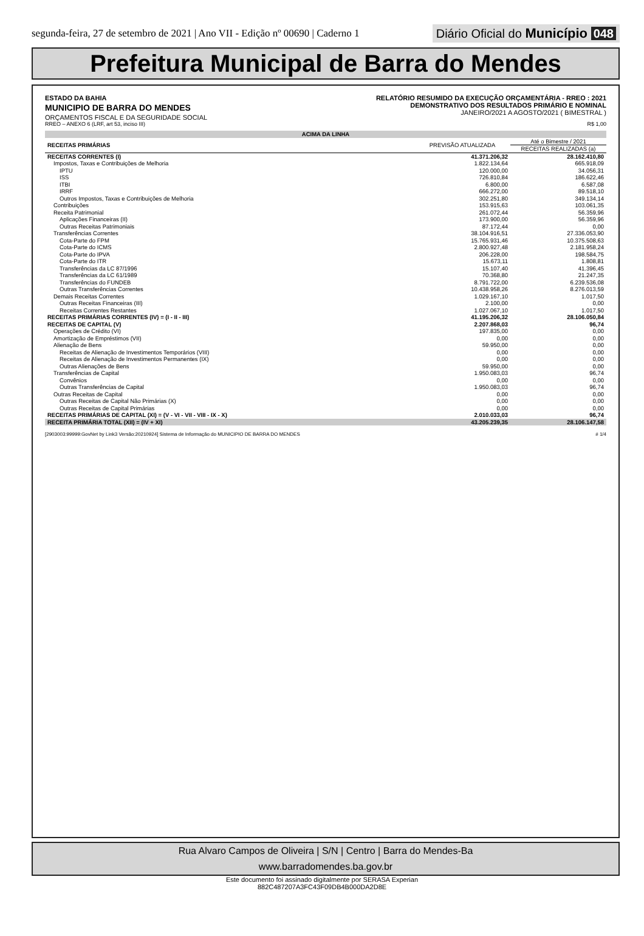segunda-feira, 27 de setembro de 2021 | Ano VII - Edição nº 00690 | Caderno 1
Diário Oficial do Município 048
Prefeitura Municipal de Barra do Mendes
ESTADO DA BAHIA
MUNICIPIO DE BARRA DO MENDES
ORÇAMENTOS FISCAL E DA SEGURIDADE SOCIAL
RELATÓRIO RESUMIDO DA EXECUÇÃO ORÇAMENTÁRIA - RREO : 2021
DEMONSTRATIVO DOS RESULTADOS PRIMÁRIO E NOMINAL
JANEIRO/2021 A AGOSTO/2021 ( BIMESTRAL )
RREO – ANEXO 6 (LRF, art 53, inciso III) R$ 1,00
| ACIMA DA LINHA | | |
| RECEITAS PRIMÁRIAS | PREVISÃO ATUALIZADA | Até o Bimestre / 2021 |
| | | RECEITAS REALIZADAS (a) |
| RECEITAS CORRENTES (I) | 41.371.206,32 | 28.162.410,80 |
| Impostos, Taxas e Contribuições de Melhoria | 1.822.134,64 | 665.918,09 |
| IPTU | 120.000,00 | 34.056,31 |
| ISS | 726.810,84 | 186.622,46 |
| ITBI | 6.800,00 | 6.587,08 |
| IRRF | 666.272,00 | 89.518,10 |
| Outros Impostos, Taxas e Contribuições de Melhoria | 302.251,80 | 349.134,14 |
| Contribuições | 153.915,63 | 103.061,35 |
| Receita Patrimonial | 261.072,44 | 56.359,96 |
| Aplicações Financeiras (II) | 173.900,00 | 56.359,96 |
| Outras Receitas Patrimoniais | 87.172,44 | 0,00 |
| Transferências Correntes | 38.104.916,51 | 27.336.053,90 |
| Cota-Parte do FPM | 15.765.931,46 | 10.375.508,63 |
| Cota-Parte do ICMS | 2.800.927,48 | 2.181.958,24 |
| Cota-Parte do IPVA | 206.228,00 | 198.584,75 |
| Cota-Parte do ITR | 15.673,11 | 1.808,81 |
| Transferências da LC 87/1996 | 15.107,40 | 41.396,45 |
| Transferências da LC 61/1989 | 70.368,80 | 21.247,35 |
| Transferências do FUNDEB | 8.791.722,00 | 6.239.536,08 |
| Outras Transferências Correntes | 10.438.958,26 | 8.276.013,59 |
| Demais Receitas Correntes | 1.029.167,10 | 1.017,50 |
| Outras Receitas Financeiras (III) | 2.100,00 | 0,00 |
| Receitas Correntes Restantes | 1.027.067,10 | 1.017,50 |
| RECEITAS PRIMÁRIAS CORRENTES (IV) = (I - II - III) | 41.195.206,32 | 28.106.050,84 |
| RECEITAS DE CAPITAL (V) | 2.207.868,03 | 96,74 |
| Operações de Crédito (VI) | 197.835,00 | 0,00 |
| Amortização de Empréstimos (VII) | 0,00 | 0,00 |
| Alienação de Bens | 59.950,00 | 0,00 |
| Receitas de Alienação de Investimentos Temporários (VIII) | 0,00 | 0,00 |
| Receitas de Alienação de Investimentos Permanentes (IX) | 0,00 | 0,00 |
| Outras Alienações de Bens | 59.950,00 | 0,00 |
| Transferências de Capital | 1.950.083,03 | 96,74 |
| Convênios | 0,00 | 0,00 |
| Outras Transferências de Capital | 1.950.083,03 | 96,74 |
| Outras Receitas de Capital | 0,00 | 0,00 |
| Outras Receitas de Capital Não Primárias (X) | 0,00 | 0,00 |
| Outras Receitas de Capital Primárias | 0,00 | 0,00 |
| RECEITAS PRIMÁRIAS DE CAPITAL (XI) = (V - VI - VII - VIII - IX - X) | 2.010.033,03 | 96,74 |
| RECEITA PRIMÁRIA TOTAL (XII) = (IV + XI) | 43.205.239,35 | 28.106.147,58 |
[2903003:99999:GovNet by Link3 Versão:20210924] Sistema de Informação do MUNICIPIO DE BARRA DO MENDES # 1/4
Rua Alvaro Campos de Oliveira | S/N | Centro | Barra do Mendes-Ba
www.barradomendes.ba.gov.br
Este documento foi assinado digitalmente por SERASA Experian
882C487207A3FC43F09DB4B000DA2D8E